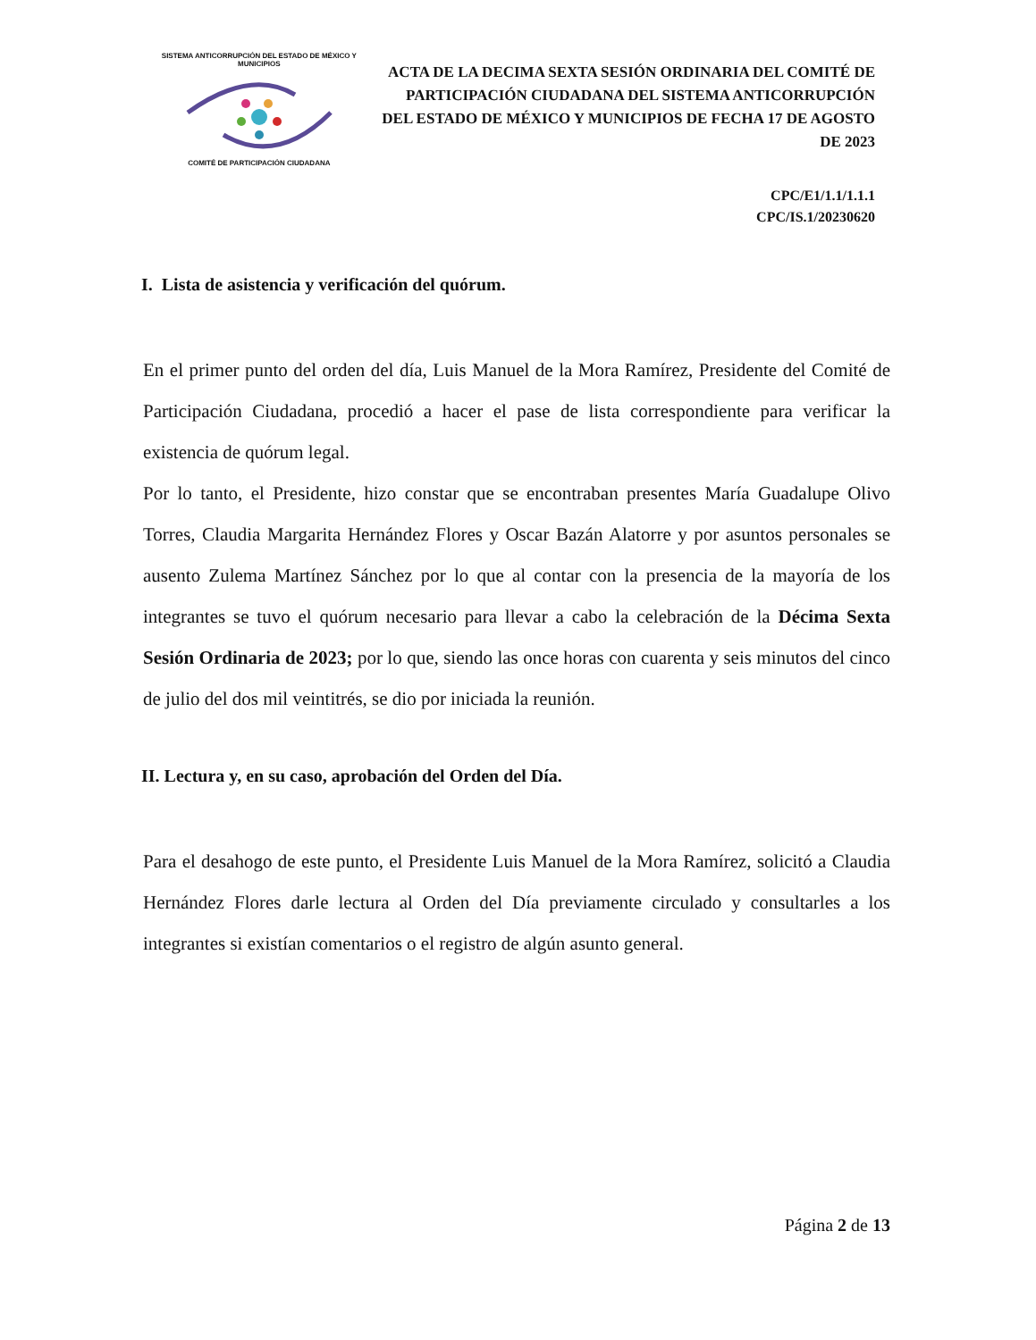SISTEMA ANTICORRUPCIÓN DEL ESTADO DE MÉXICO Y MUNICIPIOS
COMITÉ DE PARTICIPACIÓN CIUDADANA
ACTA DE LA DECIMA SEXTA SESIÓN ORDINARIA DEL COMITÉ DE PARTICIPACIÓN CIUDADANA DEL SISTEMA ANTICORRUPCIÓN DEL ESTADO DE MÉXICO Y MUNICIPIOS DE FECHA 17 DE AGOSTO DE 2023
CPC/E1/1.1/1.1.1
CPC/IS.1/20230620
I. Lista de asistencia y verificación del quórum.
En el primer punto del orden del día, Luis Manuel de la Mora Ramírez, Presidente del Comité de Participación Ciudadana, procedió a hacer el pase de lista correspondiente para verificar la existencia de quórum legal.
Por lo tanto, el Presidente, hizo constar que se encontraban presentes María Guadalupe Olivo Torres, Claudia Margarita Hernández Flores y Oscar Bazán Alatorre y por asuntos personales se ausento Zulema Martínez Sánchez por lo que al contar con la presencia de la mayoría de los integrantes se tuvo el quórum necesario para llevar a cabo la celebración de la Décima Sexta Sesión Ordinaria de 2023; por lo que, siendo las once horas con cuarenta y seis minutos del cinco de julio del dos mil veintitrés, se dio por iniciada la reunión.
II. Lectura y, en su caso, aprobación del Orden del Día.
Para el desahogo de este punto, el Presidente Luis Manuel de la Mora Ramírez, solicitó a Claudia Hernández Flores darle lectura al Orden del Día previamente circulado y consultarles a los integrantes si existían comentarios o el registro de algún asunto general.
Página 2 de 13